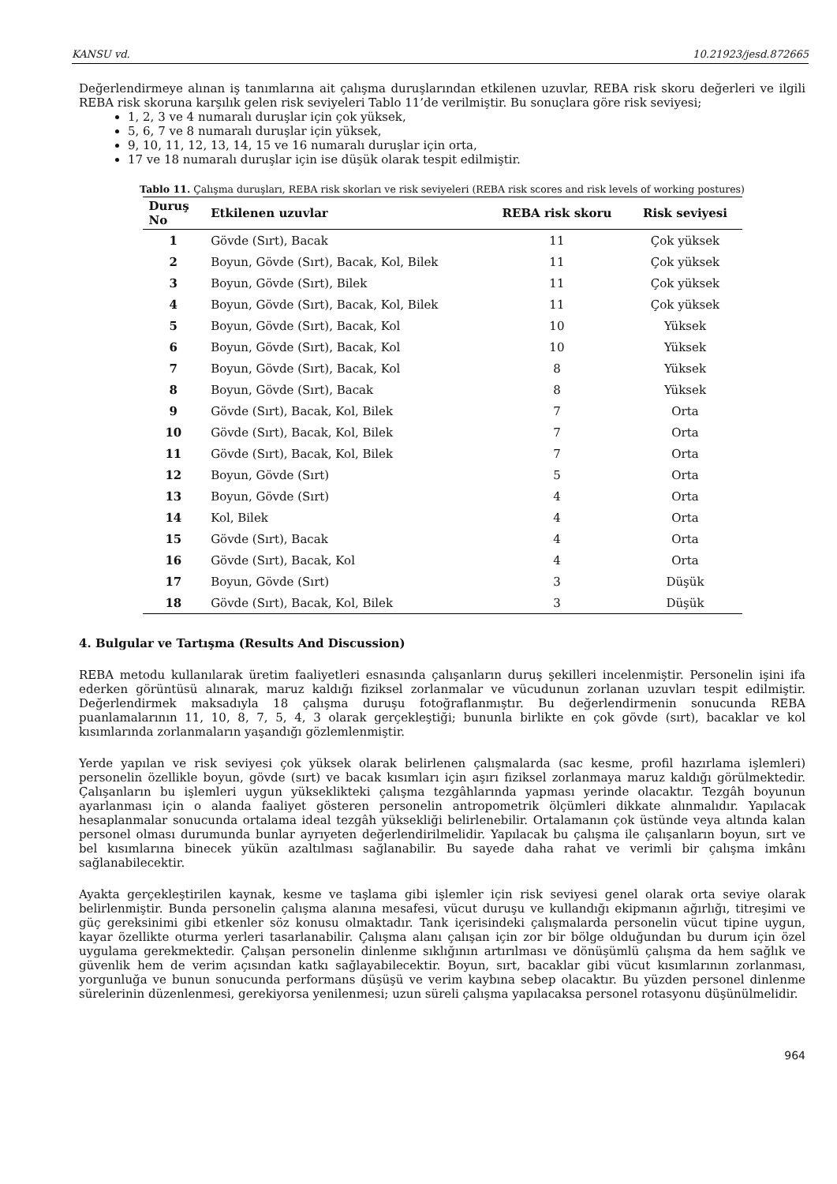KANSU vd. 10.21923/jesd.872665
Değerlendirmeye alınan iş tanımlarına ait çalışma duruşlarından etkilenen uzuvlar, REBA risk skoru değerleri ve ilgili REBA risk skoruna karşılık gelen risk seviyeleri Tablo 11’de verilmiştir. Bu sonuçlara göre risk seviyesi;
1, 2, 3 ve 4 numaralı duruşlar için çok yüksek,
5, 6, 7 ve 8 numaralı duruşlar için yüksek,
9, 10, 11, 12, 13, 14, 15 ve 16 numaralı duruşlar için orta,
17 ve 18 numaralı duruşlar için ise düşük olarak tespit edilmiştir.
Tablo 11. Çalışma duruşları, REBA risk skorları ve risk seviyeleri (REBA risk scores and risk levels of working postures)
| Duruş No | Etkilenen uzuvlar | REBA risk skoru | Risk seviyesi |
| --- | --- | --- | --- |
| 1 | Gövde (Sırt), Bacak | 11 | Çok yüksek |
| 2 | Boyun, Gövde (Sırt), Bacak, Kol, Bilek | 11 | Çok yüksek |
| 3 | Boyun, Gövde (Sırt), Bilek | 11 | Çok yüksek |
| 4 | Boyun, Gövde (Sırt), Bacak, Kol, Bilek | 11 | Çok yüksek |
| 5 | Boyun, Gövde (Sırt), Bacak, Kol | 10 | Yüksek |
| 6 | Boyun, Gövde (Sırt), Bacak, Kol | 10 | Yüksek |
| 7 | Boyun, Gövde (Sırt), Bacak, Kol | 8 | Yüksek |
| 8 | Boyun, Gövde (Sırt), Bacak | 8 | Yüksek |
| 9 | Gövde (Sırt), Bacak, Kol, Bilek | 7 | Orta |
| 10 | Gövde (Sırt), Bacak, Kol, Bilek | 7 | Orta |
| 11 | Gövde (Sırt), Bacak, Kol, Bilek | 7 | Orta |
| 12 | Boyun, Gövde (Sırt) | 5 | Orta |
| 13 | Boyun, Gövde (Sırt) | 4 | Orta |
| 14 | Kol, Bilek | 4 | Orta |
| 15 | Gövde (Sırt), Bacak | 4 | Orta |
| 16 | Gövde (Sırt), Bacak, Kol | 4 | Orta |
| 17 | Boyun, Gövde (Sırt) | 3 | Düşük |
| 18 | Gövde (Sırt), Bacak, Kol, Bilek | 3 | Düşük |
4. Bulgular ve Tartışma (Results And Discussion)
REBA metodu kullanılarak üretim faaliyetleri esnasında çalışanların duruş şekilleri incelenmiştir. Personelin işini ifa ederken görüntüsü alınarak, maruz kaldığı fiziksel zorlanmalar ve vücudunun zorlanan uzuvları tespit edilmiştir. Değerlendirmek maksadıyla 18 çalışma duruşu fotoğraflanmıştır. Bu değerlendirmenin sonucunda REBA puanlamalarının 11, 10, 8, 7, 5, 4, 3 olarak gerçekleştiği; bununla birlikte en çok gövde (sırt), bacaklar ve kol kısımlarında zorlanmaların yaşandığı gözlemlenmiştir.
Yerde yapılan ve risk seviyesi çok yüksek olarak belirlenen çalışmalarda (sac kesme, profil hazırlama işlemleri) personelin özellikle boyun, gövde (sırt) ve bacak kısımları için aşırı fiziksel zorlanmaya maruz kaldığı görülmektedir. Çalışanların bu işlemleri uygun yükseklikteki çalışma tezgâhlarında yapması yerinde olacaktır. Tezgâh boyunun ayarlanması için o alanda faaliyet gösteren personelin antropometrik ölçümleri dikkate alınmalıdır. Yapılacak hesaplanmalar sonucunda ortalama ideal tezgâh yüksekliği belirlenebilir. Ortalamanın çok üstünde veya altında kalan personel olması durumunda bunlar ayrıyeten değerlendirilmelidir. Yapılacak bu çalışma ile çalışanların boyun, sırt ve bel kısımlarına binecek yükün azaltılması sağlanabilir. Bu sayede daha rahat ve verimli bir çalışma imkânı sağlanabilecektir.
Ayakta gerçekleştirilen kaynak, kesme ve taşlama gibi işlemler için risk seviyesi genel olarak orta seviye olarak belirlenmiştir. Bunda personelin çalışma alanına mesafesi, vücut duruşu ve kullandığı ekipmanın ağırlığı, titreşimi ve güç gereksinimi gibi etkenler söz konusu olmaktadır. Tank içerisindeki çalışmalarda personelin vücut tipine uygun, kayar özellikte oturma yerleri tasarlanabilir. Çalışma alanı çalışan için zor bir bölge olduğundan bu durum için özel uygulama gerekmektedir. Çalışan personelin dinlenme sıklığının artırılması ve dönüşümlü çalışma da hem sağlık ve güvenlik hem de verim açısından katkı sağlayabilecektir. Boyun, sırt, bacaklar gibi vücut kısımlarının zorlanması, yorgunluğa ve bunun sonucunda performans düşüşü ve verim kaybına sebep olacaktır. Bu yüzden personel dinlenme sürelerinin düzenlenmesi, gerekiyorsa yenilenmesi; uzun süreli çalışma yapılacaksa personel rotasyonu düşünülmelidir.
964